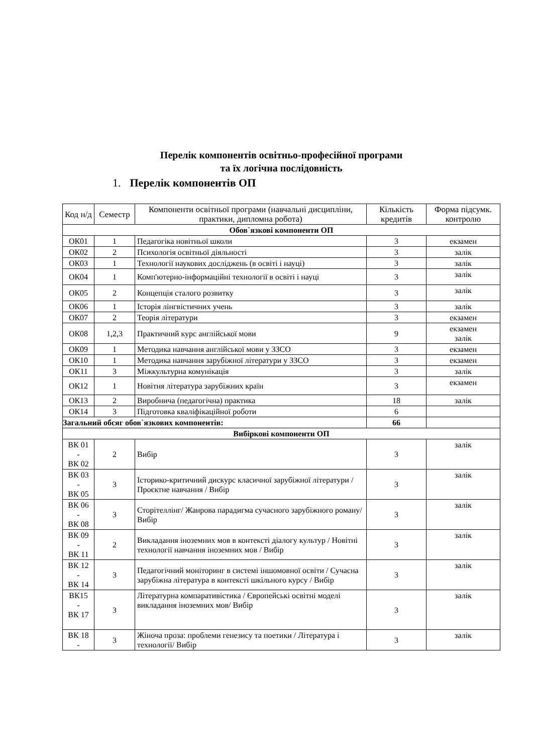Перелік компонентів освітньо-професійної програми
та їх логічна послідовність
1. Перелік компонентів ОП
| Код н/д | Семестр | Компоненти освітньої програми (навчальні дисципліни, практики, дипломна робота) | Кількість кредитів | Форма підсумк. контролю |
| --- | --- | --- | --- | --- |
| Обов`язкові компоненти ОП | | | | |
| ОК01 | 1 | Педагогіка новітньої школи | 3 | екзамен |
| ОК02 | 2 | Психологія освітньої діяльності | 3 | залік |
| ОК03 | 1 | Технології наукових досліджень (в освіті і науці) | 3 | залік |
| ОК04 | 1 | Комп'ютерно-інформаційні технології в освіті і науці | 3 | залік |
| ОК05 | 2 | Концепція сталого розвитку | 3 | залік |
| ОК06 | 1 | Історія лінгвістичних учень | 3 | залік |
| ОК07 | 2 | Теорія літератури | 3 | екзамен |
| ОК08 | 1,2,3 | Практичний курс англійської мови | 9 | екзамен залік |
| ОК09 | 1 | Методика навчання англійської мови у ЗЗСО | 3 | екзамен |
| ОК10 | 1 | Методика навчання зарубіжної літератури у ЗЗСО | 3 | екзамен |
| ОК11 | 3 | Міжкультурна комунікація | 3 | залік |
| ОК12 | 1 | Новітня література зарубіжних країн | 3 | екзамен |
| ОК13 | 2 | Виробнича (педагогічна) практика | 18 | залік |
| ОК14 | 3 | Підготовка кваліфікаційної роботи | 6 | |
| Загальний обсяг обов`язкових компонентів: | | | 66 | |
| Вибіркові компоненти ОП | | | | |
| ВК 01 - ВК 02 | 2 | Вибір | 3 | залік |
| ВК 03 - ВК 05 | 3 | Історико-критичний дискурс класичної зарубіжної літератури / Проєктне навчання / Вибір | 3 | залік |
| ВК 06 - ВК 08 | 3 | Сторітеллінг/ Жанрова парадигма сучасного зарубіжного роману/ Вибір | 3 | залік |
| ВК 09 - ВК 11 | 2 | Викладання іноземних мов в контексті діалогу культур / Новітні технології навчання іноземних мов / Вибір | 3 | залік |
| ВК 12 - ВК 14 | 3 | Педагогічний моніторинг в системі іншомовної освіти / Сучасна зарубіжна література в контексті шкільного курсу / Вибір | 3 | залік |
| ВК15 - ВК 17 | 3 | Літературна компаративістика / Європейські освітні моделі викладання іноземних мов/ Вибір | 3 | залік |
| ВК 18 - | 3 | Жіноча проза: проблеми генезису та поетики / Література і технології/ Вибір | 3 | залік |